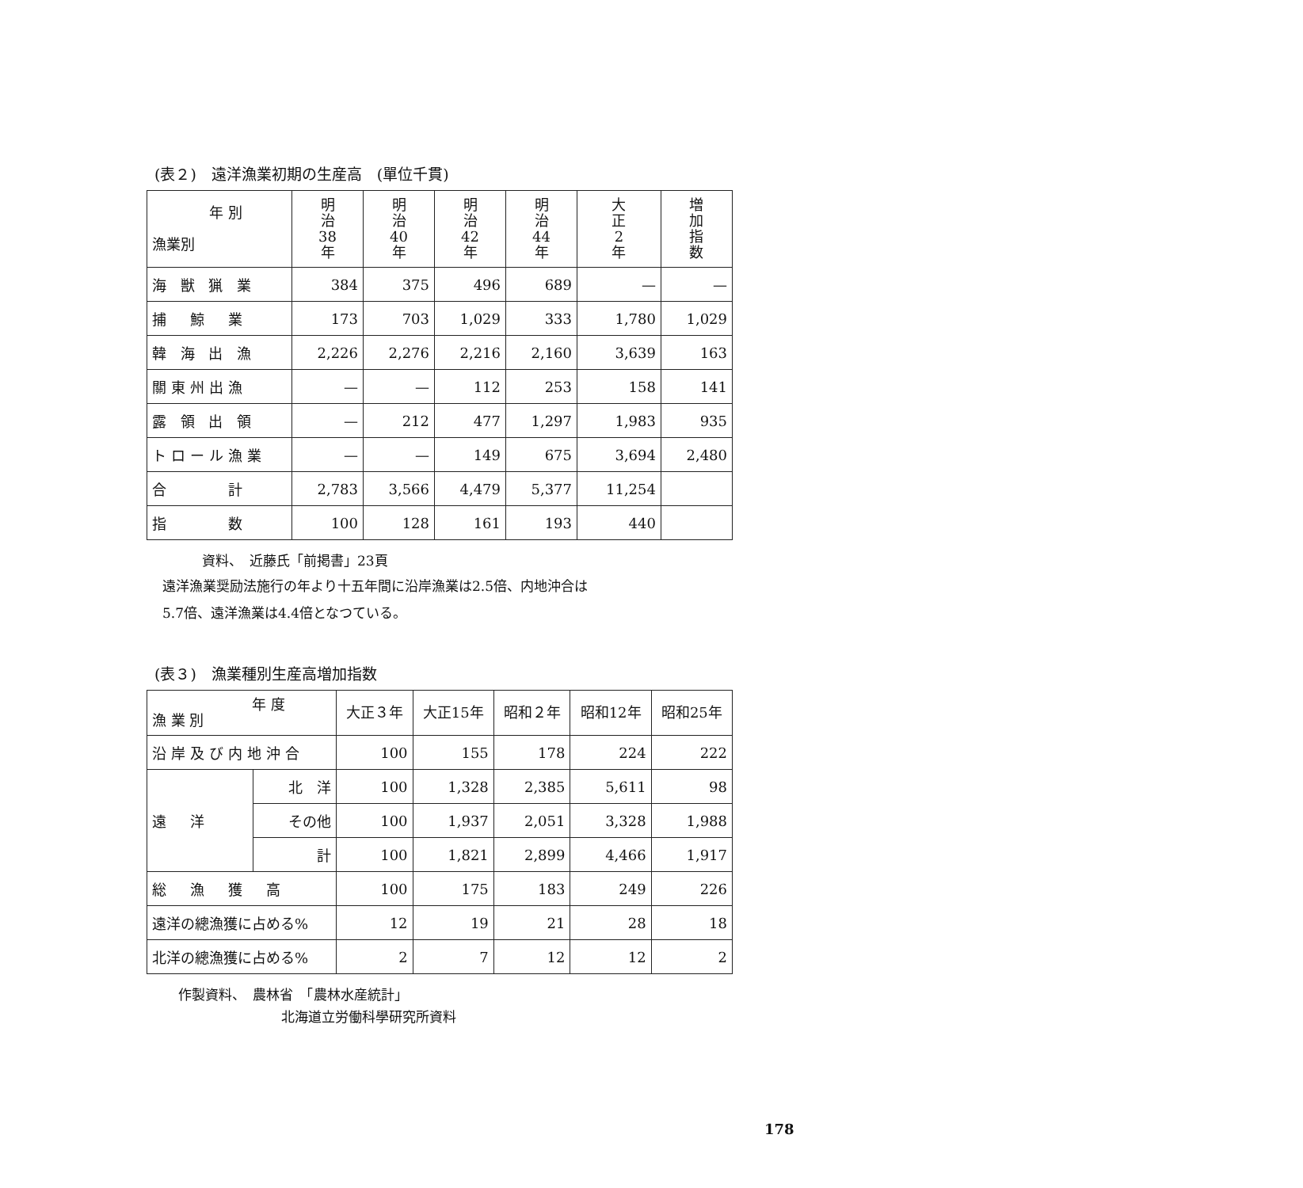(表２)　遠洋漁業初期の生産高　(單位千貫)
| 年 別 漁業別 | 明 治 38 年 | 明 治 40 年 | 明 治 42 年 | 明 治 44 年 | 大 正 2 年 | 増 加 指 数 |
| --- | --- | --- | --- | --- | --- | --- |
| 海 獣 猟 業 | 384 | 375 | 496 | 689 | — | — |
| 捕 鯨 業 | 173 | 703 | 1,029 | 333 | 1,780 | 1,029 |
| 韓 海 出 漁 | 2,226 | 2,276 | 2,216 | 2,160 | 3,639 | 163 |
| 關東州出漁 | — | — | 112 | 253 | 158 | 141 |
| 露 領 出 領 | — | 212 | 477 | 1,297 | 1,983 | 935 |
| トロール漁業 | — | — | 149 | 675 | 3,694 | 2,480 |
| 合 計 | 2,783 | 3,566 | 4,479 | 5,377 | 11,254 | |
| 指 数 | 100 | 128 | 161 | 193 | 440 | |
資料、　近藤氏「前掲書」23頁
遠洋漁業奨励法施行の年より十五年間に沿岸漁業は2.5倍、内地沖合は
5.7倍、遠洋漁業は4.4倍となつている。
(表３)　漁業種別生産高増加指数
| 年 度 漁 業 別 | | 大正３年 | 大正15年 | 昭和２年 | 昭和12年 | 昭和25年 |
| --- | --- | --- | --- | --- | --- | --- |
| 沿岸及び内地沖合 | | 100 | 155 | 178 | 224 | 222 |
| 遠 洋 | 北 洋 | 100 | 1,328 | 2,385 | 5,611 | 98 |
| | その他 | 100 | 1,937 | 2,051 | 3,328 | 1,988 |
| | 計 | 100 | 1,821 | 2,899 | 4,466 | 1,917 |
| 総 漁 獲 高 | | 100 | 175 | 183 | 249 | 226 |
| 遠洋の總漁獲に占める% | | 12 | 19 | 21 | 28 | 18 |
| 北洋の總漁獲に占める% | | 2 | 7 | 12 | 12 | 2 |
作製資料、　農林省　「農林水産統計」
北海道立労働科學研究所資料
178